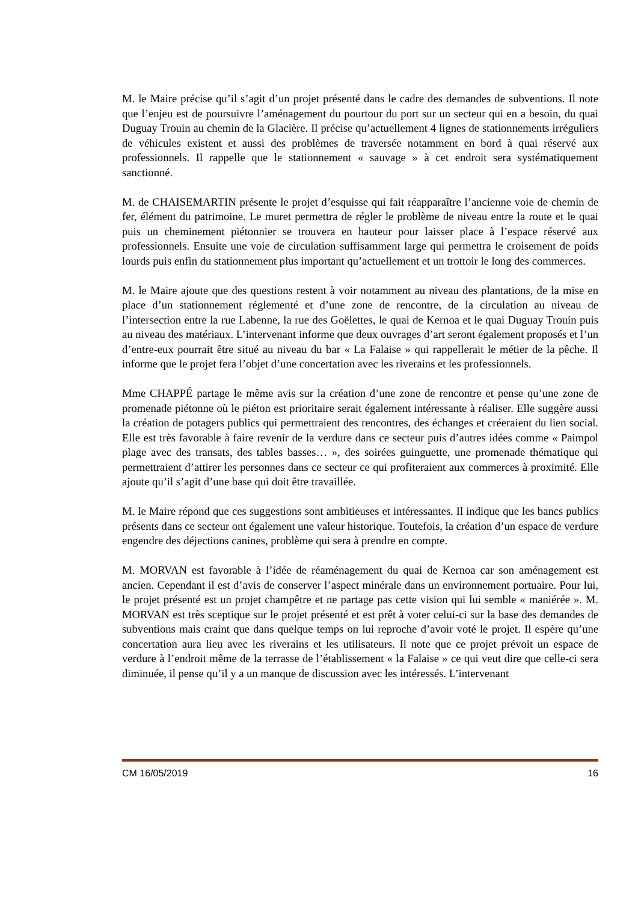M. le Maire précise qu’il s’agit d’un projet présenté dans le cadre des demandes de subventions. Il note que l’enjeu est de poursuivre l’aménagement du pourtour du port sur un secteur qui en a besoin, du quai Duguay Trouin au chemin de la Glacière. Il précise qu’actuellement 4 lignes de stationnements irréguliers de véhicules existent et aussi des problèmes de traversée notamment en bord à quai réservé aux professionnels. Il rappelle que le stationnement « sauvage » à cet endroit sera systématiquement sanctionné.
M. de CHAISEMARTIN présente le projet d’esquisse qui fait réapparaître l’ancienne voie de chemin de fer, élément du patrimoine. Le muret permettra de régler le problème de niveau entre la route et le quai puis un cheminement piétonnier se trouvera en hauteur pour laisser place à l’espace réservé aux professionnels. Ensuite une voie de circulation suffisamment large qui permettra le croisement de poids lourds puis enfin du stationnement plus important qu’actuellement et un trottoir le long des commerces.
M. le Maire ajoute que des questions restent à voir notamment au niveau des plantations, de la mise en place d’un stationnement réglementé et d’une zone de rencontre, de la circulation au niveau de l’intersection entre la rue Labenne, la rue des Goëlettes, le quai de Kernoa et le quai Duguay Trouin puis au niveau des matériaux. L’intervenant informe que deux ouvrages d’art seront également proposés et l’un d’entre-eux pourrait être situé au niveau du bar « La Falaise » qui rappellerait le métier de la pêche. Il informe que le projet fera l’objet d’une concertation avec les riverains et les professionnels.
Mme CHAPPÉ partage le même avis sur la création d’une zone de rencontre et pense qu’une zone de promenade piétonne où le piéton est prioritaire serait également intéressante à réaliser. Elle suggère aussi la création de potagers publics qui permettraient des rencontres, des échanges et créeraient du lien social. Elle est très favorable à faire revenir de la verdure dans ce secteur puis d’autres idées comme « Paimpol plage avec des transats, des tables basses… », des soirées guinguette, une promenade thématique qui permettraient d’attirer les personnes dans ce secteur ce qui profiteraient aux commerces à proximité. Elle ajoute qu’il s’agit d’une base qui doit être travaillée.
M. le Maire répond que ces suggestions sont ambitieuses et intéressantes. Il indique que les bancs publics présents dans ce secteur ont également une valeur historique. Toutefois, la création d’un espace de verdure engendre des déjections canines, problème qui sera à prendre en compte.
M. MORVAN est favorable à l’idée de réaménagement du quai de Kernoa car son aménagement est ancien. Cependant il est d’avis de conserver l’aspect minérale dans un environnement portuaire. Pour lui, le projet présenté est un projet champêtre et ne partage pas cette vision qui lui semble « maniérée ». M. MORVAN est très sceptique sur le projet présenté et est prêt à voter celui-ci sur la base des demandes de subventions mais craint que dans quelque temps on lui reproche d’avoir voté le projet. Il espère qu’une concertation aura lieu avec les riverains et les utilisateurs. Il note que ce projet prévoit un espace de verdure à l’endroit même de la terrasse de l’établissement « la Falaise » ce qui veut dire que celle-ci sera diminuée, il pense qu’il y a un manque de discussion avec les intéressés. L’intervenant
CM 16/05/2019 16